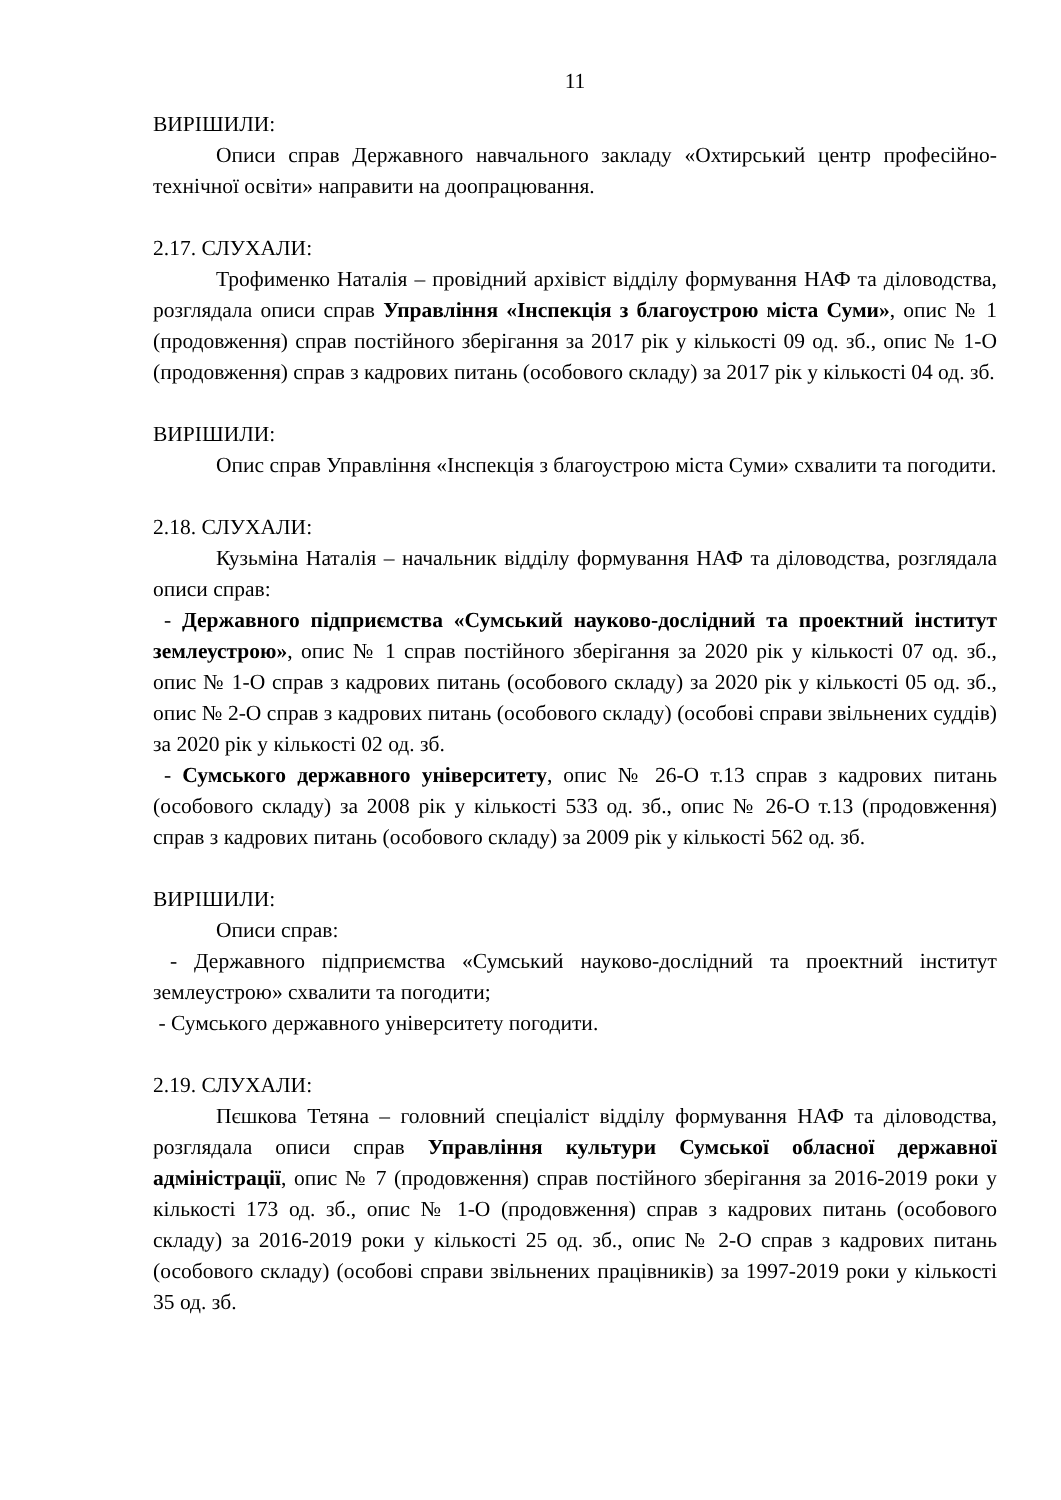11
ВИРІШИЛИ:
Описи справ Державного навчального закладу «Охтирський центр професійно-технічної освіти» направити на доопрацювання.
2.17. СЛУХАЛИ:
Трофименко Наталія – провідний архівіст відділу формування НАФ та діловодства, розглядала описи справ Управління «Інспекція з благоустрою міста Суми», опис № 1 (продовження) справ постійного зберігання за 2017 рік у кількості 09 од. зб., опис № 1-О (продовження) справ з кадрових питань (особового складу) за 2017 рік у кількості 04 од. зб.
ВИРІШИЛИ:
Опис справ Управління «Інспекція з благоустрою міста Суми» схвалити та погодити.
2.18. СЛУХАЛИ:
Кузьміна Наталія – начальник відділу формування НАФ та діловодства, розглядала описи справ:
- Державного підприємства «Сумський науково-дослідний та проектний інститут землеустрою», опис № 1 справ постійного зберігання за 2020 рік у кількості 07 од. зб., опис № 1-О справ з кадрових питань (особового складу) за 2020 рік у кількості 05 од. зб., опис № 2-О справ з кадрових питань (особового складу) (особові справи звільнених суддів) за 2020 рік у кількості 02 од. зб.
- Сумського державного університету, опис № 26-О т.13 справ з кадрових питань (особового складу) за 2008 рік у кількості 533 од. зб., опис № 26-О т.13 (продовження) справ з кадрових питань (особового складу) за 2009 рік у кількості 562 од. зб.
ВИРІШИЛИ:
Описи справ:
- Державного підприємства «Сумський науково-дослідний та проектний інститут землеустрою» схвалити та погодити;
- Сумського державного університету погодити.
2.19. СЛУХАЛИ:
Пєшкова Тетяна – головний спеціаліст відділу формування НАФ та діловодства, розглядала описи справ Управління культури Сумської обласної державної адміністрації, опис № 7 (продовження) справ постійного зберігання за 2016-2019 роки у кількості 173 од. зб., опис № 1-О (продовження) справ з кадрових питань (особового складу) за 2016-2019 роки у кількості 25 од. зб., опис № 2-О справ з кадрових питань (особового складу) (особові справи звільнених працівників) за 1997-2019 роки у кількості 35 од. зб.